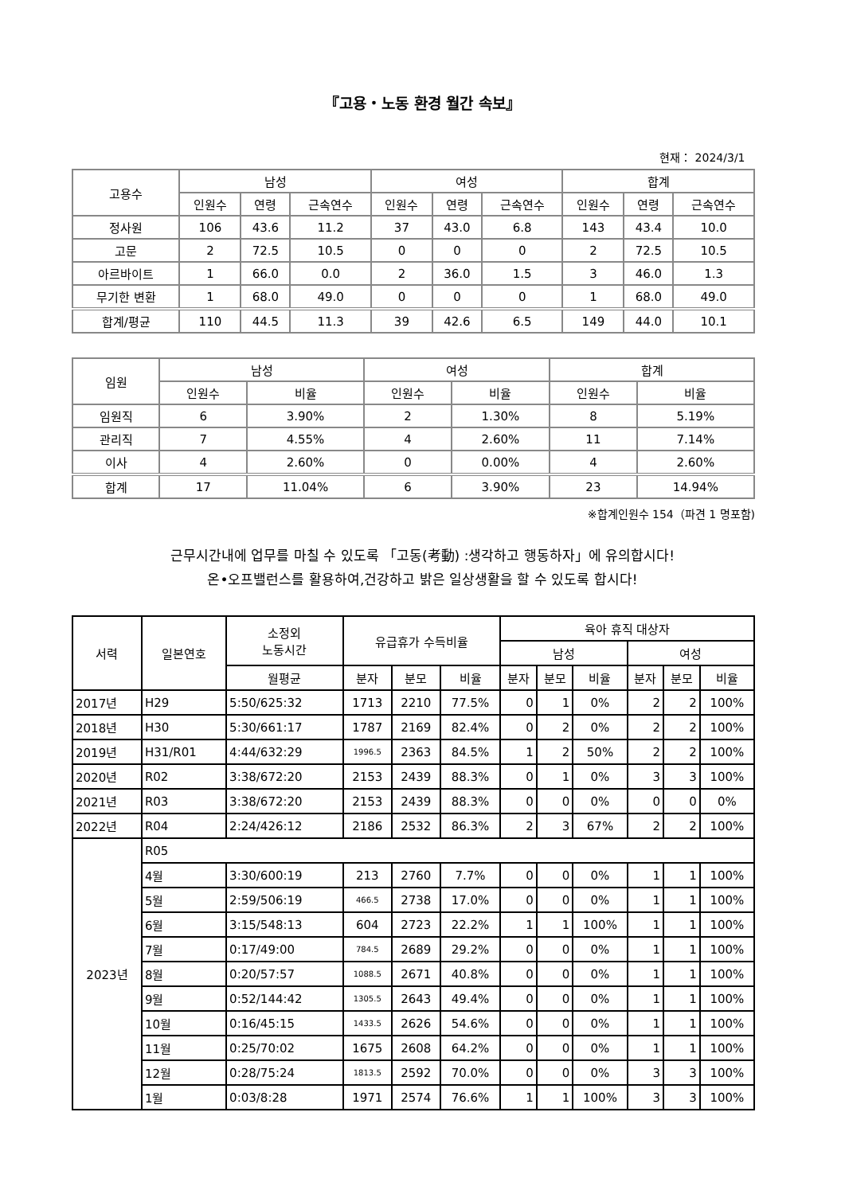『고용・노동 환경 월간 속보』
현재： 2024/3/1
| 고용수 | 남성 | | | 여성 | | | 합계 | | |
| --- | --- | --- | --- | --- | --- | --- | --- | --- | --- |
| | 인원수 | 연령 | 근속연수 | 인원수 | 연령 | 근속연수 | 인원수 | 연령 | 근속연수 |
| 정사원 | 106 | 43.6 | 11.2 | 37 | 43.0 | 6.8 | 143 | 43.4 | 10.0 |
| 고문 | 2 | 72.5 | 10.5 | 0 | 0 | 0 | 2 | 72.5 | 10.5 |
| 아르바이트 | 1 | 66.0 | 0.0 | 2 | 36.0 | 1.5 | 3 | 46.0 | 1.3 |
| 무기한 변환 | 1 | 68.0 | 49.0 | 0 | 0 | 0 | 1 | 68.0 | 49.0 |
| 합계/평균 | 110 | 44.5 | 11.3 | 39 | 42.6 | 6.5 | 149 | 44.0 | 10.1 |
| 임원 | 남성 | | 여성 | | 합계 | |
| --- | --- | --- | --- | --- | --- | --- |
| | 인원수 | 비율 | 인원수 | 비율 | 인원수 | 비율 |
| 임원직 | 6 | 3.90% | 2 | 1.30% | 8 | 5.19% |
| 관리직 | 7 | 4.55% | 4 | 2.60% | 11 | 7.14% |
| 이사 | 4 | 2.60% | 0 | 0.00% | 4 | 2.60% |
| 합계 | 17 | 11.04% | 6 | 3.90% | 23 | 14.94% |
※합계인원수 154（파견 1 명포함)
근무시간내에 업무를 마칠 수 있도록 「고동(考動) :생각하고 행동하자」에 유의합시다!
온•오프밸런스를 활용하여,건강하고 밝은 일상생활을 할 수 있도록 합시다!
| 서력 | 일본연호 | 소정외 노동시간 | 유급휴가 수득비율 | | | 육아 휴직 대상자 | | | | | |
| --- | --- | --- | --- | --- | --- | --- | --- | --- | --- | --- | --- |
| | | | | | | 남성 | | | 여성 | | |
| | | 월평균 | 분자 | 분모 | 비율 | 분자 | 분모 | 비율 | 분자 | 분모 | 비율 |
| 2017년 | H29 | 5:50/625:32 | 1713 | 2210 | 77.5% | 0 | 1 | 0% | 2 | 2 | 100% |
| 2018년 | H30 | 5:30/661:17 | 1787 | 2169 | 82.4% | 0 | 2 | 0% | 2 | 2 | 100% |
| 2019년 | H31/R01 | 4:44/632:29 | 1996.5 | 2363 | 84.5% | 1 | 2 | 50% | 2 | 2 | 100% |
| 2020년 | R02 | 3:38/672:20 | 2153 | 2439 | 88.3% | 0 | 1 | 0% | 3 | 3 | 100% |
| 2021년 | R03 | 3:38/672:20 | 2153 | 2439 | 88.3% | 0 | 0 | 0% | 0 | 0 | 0% |
| 2022년 | R04 | 2:24/426:12 | 2186 | 2532 | 86.3% | 2 | 3 | 67% | 2 | 2 | 100% |
| 2023년 | R05 | | | | | | | | | | |
| | 4월 | 3:30/600:19 | 213 | 2760 | 7.7% | 0 | 0 | 0% | 1 | 1 | 100% |
| | 5월 | 2:59/506:19 | 466.5 | 2738 | 17.0% | 0 | 0 | 0% | 1 | 1 | 100% |
| | 6월 | 3:15/548:13 | 604 | 2723 | 22.2% | 1 | 1 | 100% | 1 | 1 | 100% |
| | 7월 | 0:17/49:00 | 784.5 | 2689 | 29.2% | 0 | 0 | 0% | 1 | 1 | 100% |
| | 8월 | 0:20/57:57 | 1088.5 | 2671 | 40.8% | 0 | 0 | 0% | 1 | 1 | 100% |
| | 9월 | 0:52/144:42 | 1305.5 | 2643 | 49.4% | 0 | 0 | 0% | 1 | 1 | 100% |
| | 10월 | 0:16/45:15 | 1433.5 | 2626 | 54.6% | 0 | 0 | 0% | 1 | 1 | 100% |
| | 11월 | 0:25/70:02 | 1675 | 2608 | 64.2% | 0 | 0 | 0% | 1 | 1 | 100% |
| | 12월 | 0:28/75:24 | 1813.5 | 2592 | 70.0% | 0 | 0 | 0% | 3 | 3 | 100% |
| | 1월 | 0:03/8:28 | 1971 | 2574 | 76.6% | 1 | 1 | 100% | 3 | 3 | 100% |